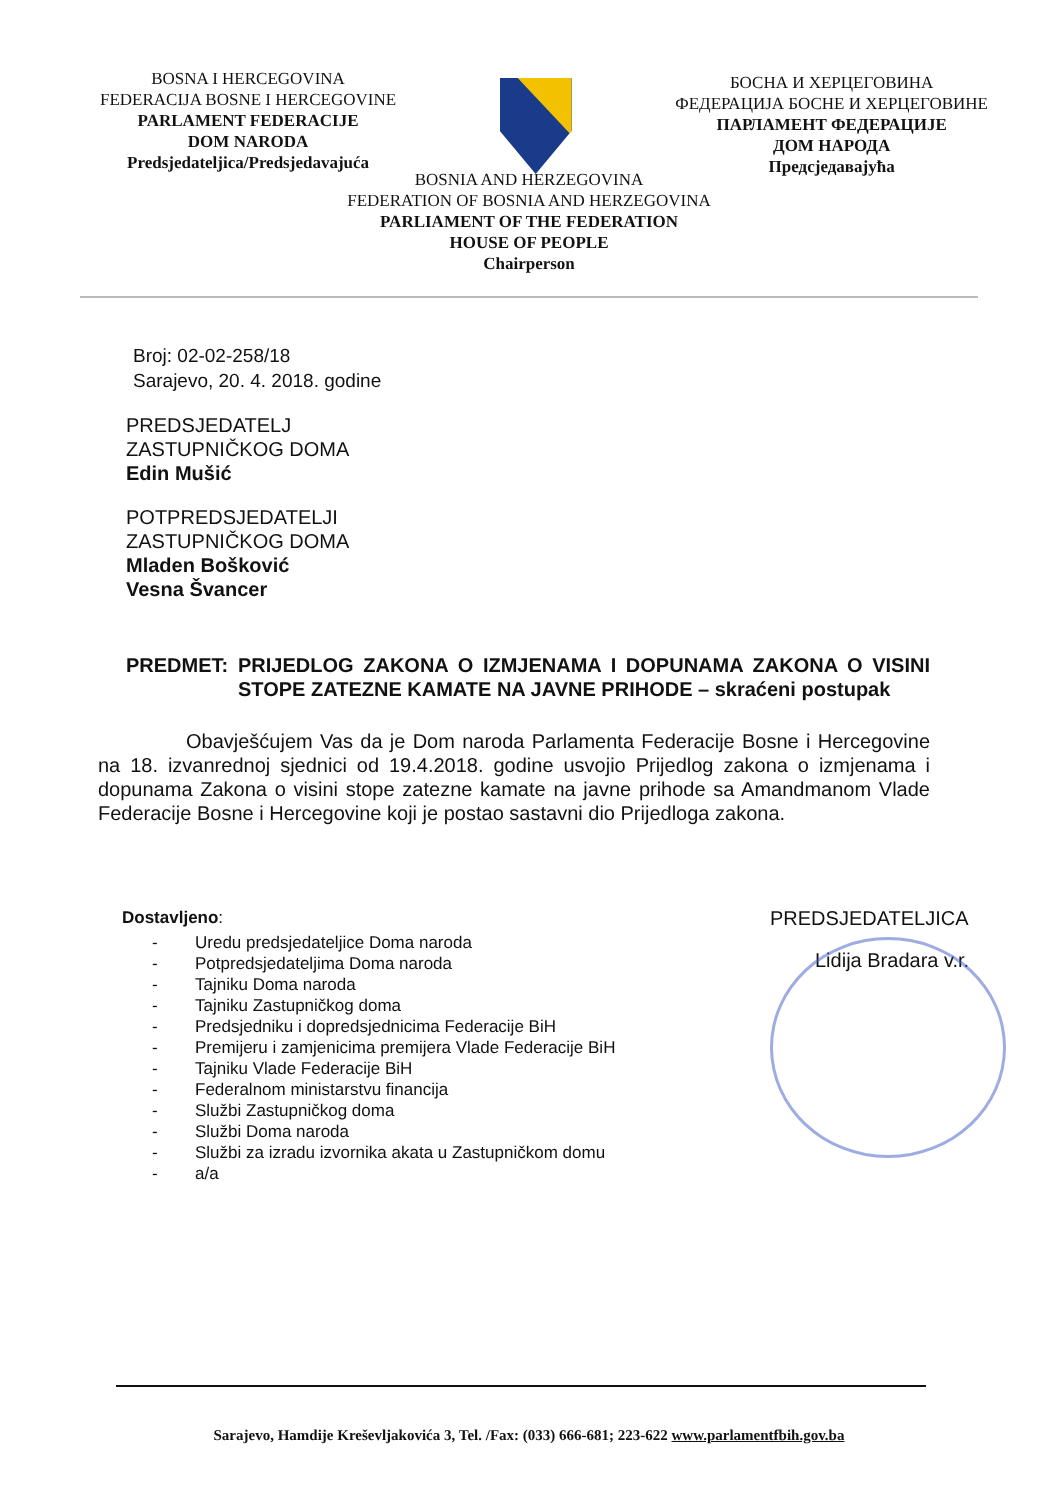BOSNA I HERCEGOVINA
FEDERACIJA BOSNE I HERCEGOVINE
PARLAMENT FEDERACIJE
DOM NARODA
Predsjedateljica/Predsjedavajuća
БОСНА И ХЕРЦЕГОВИНА
ФЕДЕРАЦИЈА БОСНЕ И ХЕРЦЕГОВИНЕ
ПАРЛАМЕНТ ФЕДЕРАЦИЈЕ
ДОМ НАРОДА
Предсједавајућа
BOSNIA AND HERZEGOVINA
FEDERATION OF BOSNIA AND HERZEGOVINA
PARLIAMENT OF THE FEDERATION
HOUSE OF PEOPLE
Chairperson
Broj: 02-02-258/18
Sarajevo, 20. 4. 2018. godine
PREDSJEDATELJ
ZASTUPNIČKOG DOMA
Edin Mušić
POTPREDSJEDATELJI
ZASTUPNIČKOG DOMA
Mladen Bošković
Vesna Švancer
PREDMET: PRIJEDLOG ZAKONA O IZMJENAMA I DOPUNAMA ZAKONA O VISINI STOPE ZATEZNE KAMATE NA JAVNE PRIHODE – skraćeni postupak
Obavješćujem Vas da je Dom naroda Parlamenta Federacije Bosne i Hercegovine na 18. izvanrednoj sjednici od 19.4.2018. godine usvojio Prijedlog zakona o izmjenama i dopunama Zakona o visini stope zatezne kamate na javne prihode sa Amandmanom Vlade Federacije Bosne i Hercegovine koji je postao sastavni dio Prijedloga zakona.
Dostavljeno:
- Uredu predsjedateljice Doma naroda
- Potpredsjedateljima Doma naroda
- Tajniku Doma naroda
- Tajniku Zastupničkog doma
- Predsjedniku i dopredsjednicima Federacije BiH
- Premijeru i zamjenicima premijera Vlade Federacije BiH
- Tajniku Vlade Federacije BiH
- Federalnom ministarstvu financija
- Službi Zastupničkog doma
- Službi Doma naroda
- Službi za izradu izvornika akata u Zastupničkom domu
- a/a
PREDSJEDATELJICA
Lidija Bradara v.r.
Sarajevo, Hamdije Kreševljakovića 3, Tel. /Fax: (033) 666-681; 223-622 www.parlamentfbih.gov.ba